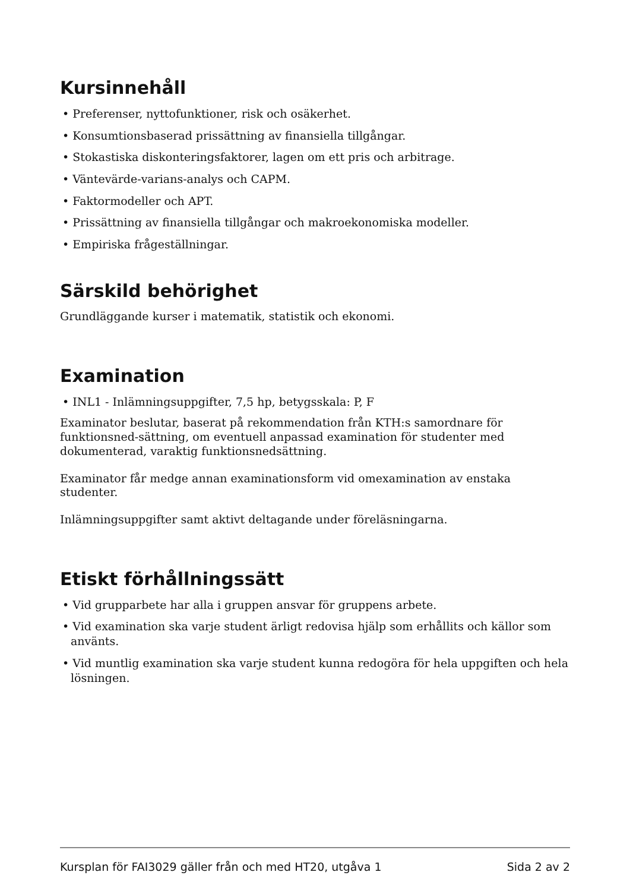Kursinnehåll
• Preferenser, nyttofunktioner, risk och osäkerhet.
• Konsumtionsbaserad prissättning av finansiella tillgångar.
• Stokastiska diskonteringsfaktorer, lagen om ett pris och arbitrage.
• Väntevärde-varians-analys och CAPM.
• Faktormodeller och APT.
• Prissättning av finansiella tillgångar och makroekonomiska modeller.
• Empiriska frågeställningar.
Särskild behörighet
Grundläggande kurser i matematik, statistik och ekonomi.
Examination
• INL1 - Inlämningsuppgifter, 7,5 hp, betygsskala: P, F
Examinator beslutar, baserat på rekommendation från KTH:s samordnare för funktionsned-sättning, om eventuell anpassad examination för studenter med dokumenterad, varaktig funktionsnedsättning.
Examinator får medge annan examinationsform vid omexamination av enstaka studenter.
Inlämningsuppgifter samt aktivt deltagande under föreläsningarna.
Etiskt förhållningssätt
• Vid grupparbete har alla i gruppen ansvar för gruppens arbete.
• Vid examination ska varje student ärligt redovisa hjälp som erhållits och källor som använts.
• Vid muntlig examination ska varje student kunna redogöra för hela uppgiften och hela lösningen.
Kursplan för FAI3029 gäller från och med HT20, utgåva 1 Sida 2 av 2